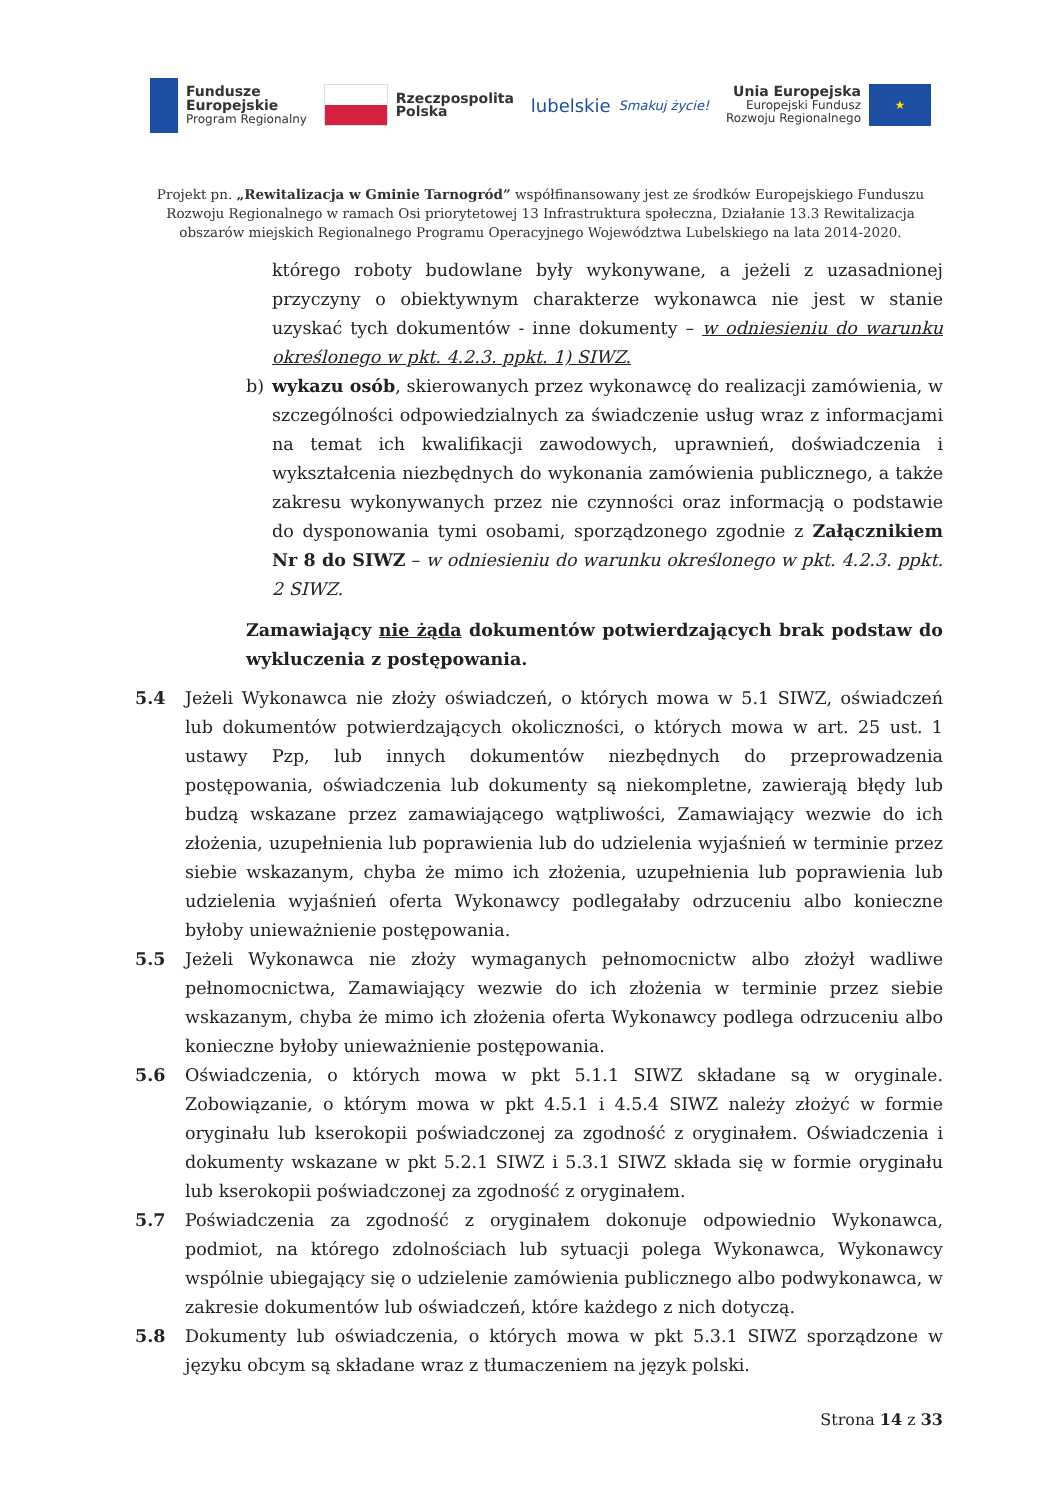Fundusze
Europejskie
Program Regionalny
Rzeczpospolita
Polska
lubelskie
Smakuj życie!
Unia Europejska
Europejski Fundusz
Rozwoju Regionalnego
★
Projekt pn. „Rewitalizacja w Gminie Tarnogród” współfinansowany jest ze środków Europejskiego Funduszu Rozwoju Regionalnego w ramach Osi priorytetowej 13 Infrastruktura społeczna, Działanie 13.3 Rewitalizacja obszarów miejskich Regionalnego Programu Operacyjnego Województwa Lubelskiego na lata 2014-2020.
którego roboty budowlane były wykonywane, a jeżeli z uzasadnionej przyczyny o obiektywnym charakterze wykonawca nie jest w stanie uzyskać tych dokumentów - inne dokumenty – w odniesieniu do warunku określonego w pkt. 4.2.3. ppkt. 1) SIWZ.
b) wykazu osób, skierowanych przez wykonawcę do realizacji zamówienia, w szczególności odpowiedzialnych za świadczenie usług wraz z informacjami na temat ich kwalifikacji zawodowych, uprawnień, doświadczenia i wykształcenia niezbędnych do wykonania zamówienia publicznego, a także zakresu wykonywanych przez nie czynności oraz informacją o podstawie do dysponowania tymi osobami, sporządzonego zgodnie z Załącznikiem Nr 8 do SIWZ – w odniesieniu do warunku określonego w pkt. 4.2.3. ppkt. 2 SIWZ.
Zamawiający nie żąda dokumentów potwierdzających brak podstaw do wykluczenia z postępowania.
5.4 Jeżeli Wykonawca nie złoży oświadczeń, o których mowa w 5.1 SIWZ, oświadczeń lub dokumentów potwierdzających okoliczności, o których mowa w art. 25 ust. 1 ustawy Pzp, lub innych dokumentów niezbędnych do przeprowadzenia postępowania, oświadczenia lub dokumenty są niekompletne, zawierają błędy lub budzą wskazane przez zamawiającego wątpliwości, Zamawiający wezwie do ich złożenia, uzupełnienia lub poprawienia lub do udzielenia wyjaśnień w terminie przez siebie wskazanym, chyba że mimo ich złożenia, uzupełnienia lub poprawienia lub udzielenia wyjaśnień oferta Wykonawcy podlegałaby odrzuceniu albo konieczne byłoby unieważnienie postępowania.
5.5 Jeżeli Wykonawca nie złoży wymaganych pełnomocnictw albo złożył wadliwe pełnomocnictwa, Zamawiający wezwie do ich złożenia w terminie przez siebie wskazanym, chyba że mimo ich złożenia oferta Wykonawcy podlega odrzuceniu albo konieczne byłoby unieważnienie postępowania.
5.6 Oświadczenia, o których mowa w pkt 5.1.1 SIWZ składane są w oryginale. Zobowiązanie, o którym mowa w pkt 4.5.1 i 4.5.4 SIWZ należy złożyć w formie oryginału lub kserokopii poświadczonej za zgodność z oryginałem. Oświadczenia i dokumenty wskazane w pkt 5.2.1 SIWZ i 5.3.1 SIWZ składa się w formie oryginału lub kserokopii poświadczonej za zgodność z oryginałem.
5.7 Poświadczenia za zgodność z oryginałem dokonuje odpowiednio Wykonawca, podmiot, na którego zdolnościach lub sytuacji polega Wykonawca, Wykonawcy wspólnie ubiegający się o udzielenie zamówienia publicznego albo podwykonawca, w zakresie dokumentów lub oświadczeń, które każdego z nich dotyczą.
5.8 Dokumenty lub oświadczenia, o których mowa w pkt 5.3.1 SIWZ sporządzone w języku obcym są składane wraz z tłumaczeniem na język polski.
Strona 14 z 33